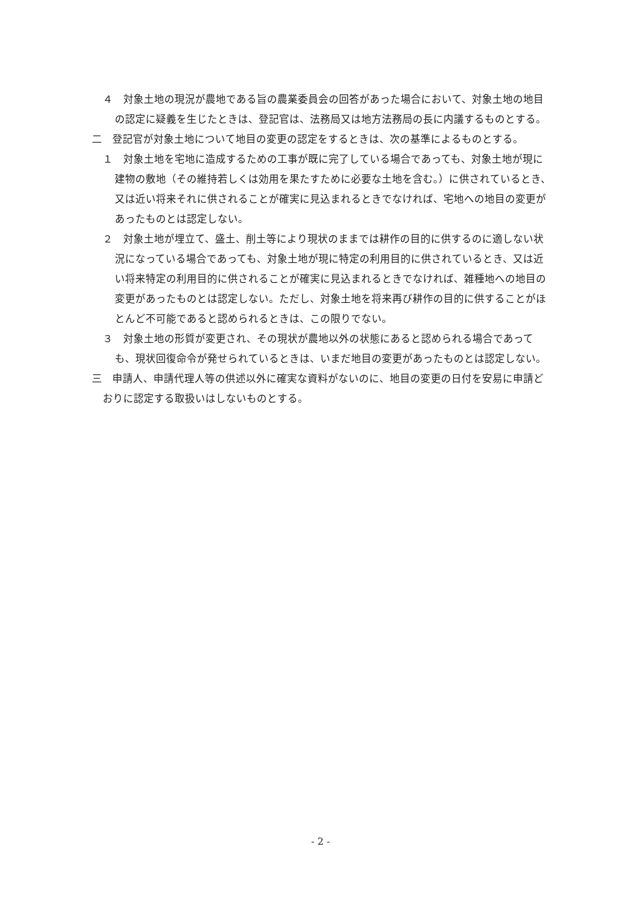４　対象土地の現況が農地である旨の農業委員会の回答があった場合において、対象土地の地目の認定に疑義を生じたときは、登記官は、法務局又は地方法務局の長に内議するものとする。
二　登記官が対象土地について地目の変更の認定をするときは、次の基準によるものとする。
１　対象土地を宅地に造成するための工事が既に完了している場合であっても、対象土地が現に建物の敷地（その維持若しくは効用を果たすために必要な土地を含む。）に供されているとき、又は近い将来それに供されることが確実に見込まれるときでなければ、宅地への地目の変更があったものとは認定しない。
２　対象土地が埋立て、盛土、削土等により現状のままでは耕作の目的に供するのに適しない状況になっている場合であっても、対象土地が現に特定の利用目的に供されているとき、又は近い将来特定の利用目的に供されることが確実に見込まれるときでなければ、雑種地への地目の変更があったものとは認定しない。ただし、対象土地を将来再び耕作の目的に供することがほとんど不可能であると認められるときは、この限りでない。
３　対象土地の形質が変更され、その現状が農地以外の状態にあると認められる場合であっても、現状回復命令が発せられているときは、いまだ地目の変更があったものとは認定しない。
三　申請人、申請代理人等の供述以外に確実な資料がないのに、地目の変更の日付を安易に申請どおりに認定する取扱いはしないものとする。
- 2 -